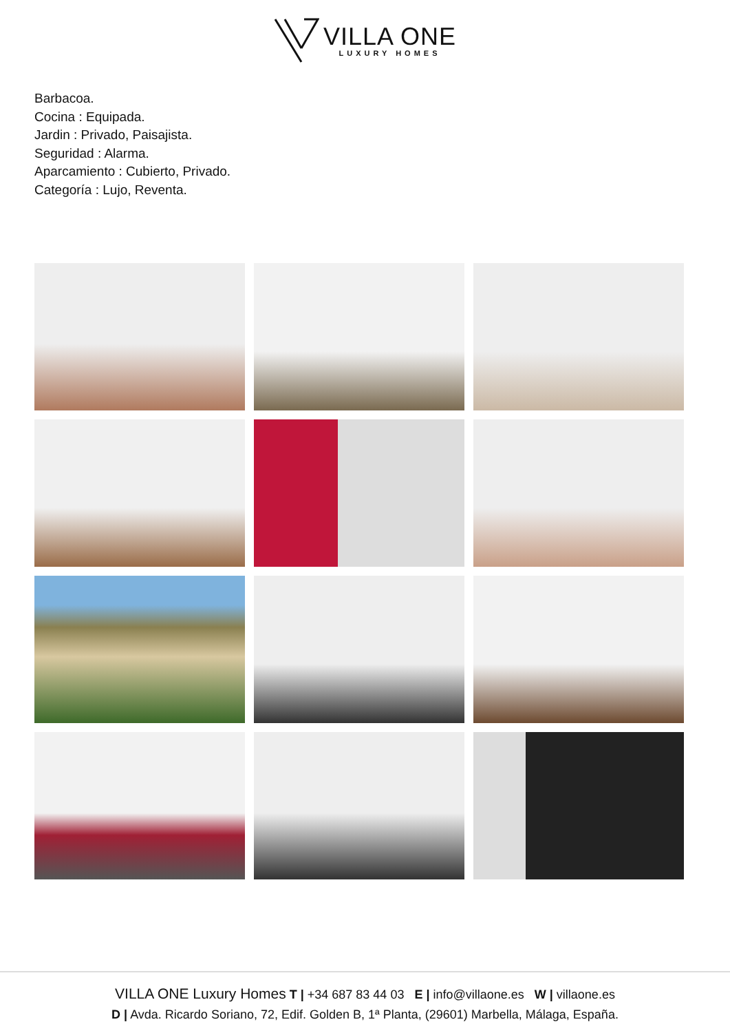VILLA ONE
LUXURY HOMES
Barbacoa.
Cocina : Equipada.
Jardin : Privado, Paisajista.
Seguridad : Alarma.
Aparcamiento : Cubierto, Privado.
Categoría : Lujo, Reventa.
VILLA ONE Luxury Homes T | +34 687 83 44 03 E | info@villaone.es W | villaone.es
D | Avda. Ricardo Soriano, 72, Edif. Golden B, 1ª Planta, (29601) Marbella, Málaga, España.